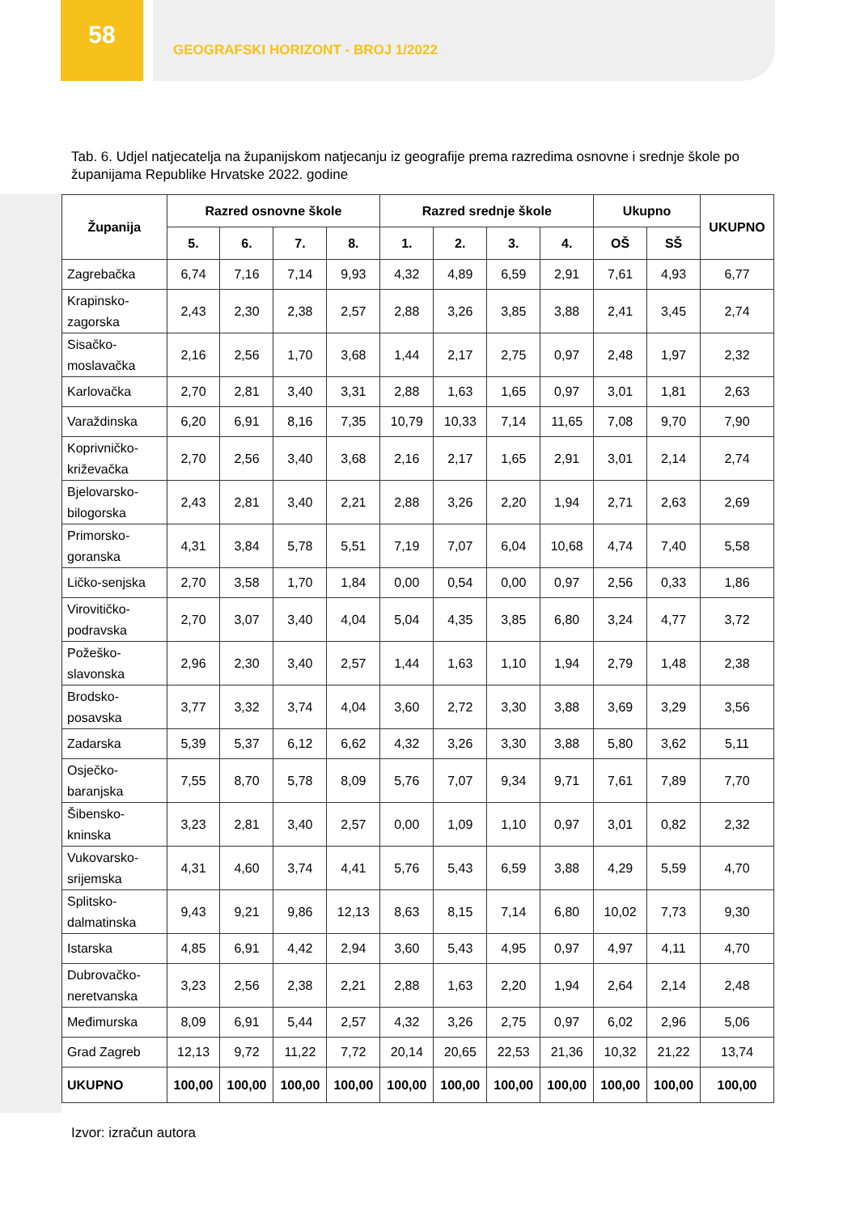58
GEOGRAFSKI HORIZONT - BROJ 1/2022
Tab. 6. Udjel natjecatelja na županijskom natjecanju iz geografije prema razredima osnovne i srednje škole po županijama Republike Hrvatske 2022. godine
| Županija | Razred osnovne škole | | | | Razred srednje škole | | | | Ukupno | | UKUPNO |
| --- | --- | --- | --- | --- | --- | --- | --- | --- | --- | --- | --- |
| | 5. | 6. | 7. | 8. | 1. | 2. | 3. | 4. | OŠ | SŠ | |
| Zagrebačka | 6,74 | 7,16 | 7,14 | 9,93 | 4,32 | 4,89 | 6,59 | 2,91 | 7,61 | 4,93 | 6,77 |
| Krapinsko- zagorska | 2,43 | 2,30 | 2,38 | 2,57 | 2,88 | 3,26 | 3,85 | 3,88 | 2,41 | 3,45 | 2,74 |
| Sisačko- moslavačka | 2,16 | 2,56 | 1,70 | 3,68 | 1,44 | 2,17 | 2,75 | 0,97 | 2,48 | 1,97 | 2,32 |
| Karlovačka | 2,70 | 2,81 | 3,40 | 3,31 | 2,88 | 1,63 | 1,65 | 0,97 | 3,01 | 1,81 | 2,63 |
| Varaždinska | 6,20 | 6,91 | 8,16 | 7,35 | 10,79 | 10,33 | 7,14 | 11,65 | 7,08 | 9,70 | 7,90 |
| Koprivničko- križevačka | 2,70 | 2,56 | 3,40 | 3,68 | 2,16 | 2,17 | 1,65 | 2,91 | 3,01 | 2,14 | 2,74 |
| Bjelovarsko- bilogorska | 2,43 | 2,81 | 3,40 | 2,21 | 2,88 | 3,26 | 2,20 | 1,94 | 2,71 | 2,63 | 2,69 |
| Primorsko- goranska | 4,31 | 3,84 | 5,78 | 5,51 | 7,19 | 7,07 | 6,04 | 10,68 | 4,74 | 7,40 | 5,58 |
| Ličko-senjska | 2,70 | 3,58 | 1,70 | 1,84 | 0,00 | 0,54 | 0,00 | 0,97 | 2,56 | 0,33 | 1,86 |
| Virovitičko- podravska | 2,70 | 3,07 | 3,40 | 4,04 | 5,04 | 4,35 | 3,85 | 6,80 | 3,24 | 4,77 | 3,72 |
| Požeško- slavonska | 2,96 | 2,30 | 3,40 | 2,57 | 1,44 | 1,63 | 1,10 | 1,94 | 2,79 | 1,48 | 2,38 |
| Brodsko- posavska | 3,77 | 3,32 | 3,74 | 4,04 | 3,60 | 2,72 | 3,30 | 3,88 | 3,69 | 3,29 | 3,56 |
| Zadarska | 5,39 | 5,37 | 6,12 | 6,62 | 4,32 | 3,26 | 3,30 | 3,88 | 5,80 | 3,62 | 5,11 |
| Osječko- baranjska | 7,55 | 8,70 | 5,78 | 8,09 | 5,76 | 7,07 | 9,34 | 9,71 | 7,61 | 7,89 | 7,70 |
| Šibensko- kninska | 3,23 | 2,81 | 3,40 | 2,57 | 0,00 | 1,09 | 1,10 | 0,97 | 3,01 | 0,82 | 2,32 |
| Vukovarsko- srijemska | 4,31 | 4,60 | 3,74 | 4,41 | 5,76 | 5,43 | 6,59 | 3,88 | 4,29 | 5,59 | 4,70 |
| Splitsko- dalmatinska | 9,43 | 9,21 | 9,86 | 12,13 | 8,63 | 8,15 | 7,14 | 6,80 | 10,02 | 7,73 | 9,30 |
| Istarska | 4,85 | 6,91 | 4,42 | 2,94 | 3,60 | 5,43 | 4,95 | 0,97 | 4,97 | 4,11 | 4,70 |
| Dubrovačko- neretvanska | 3,23 | 2,56 | 2,38 | 2,21 | 2,88 | 1,63 | 2,20 | 1,94 | 2,64 | 2,14 | 2,48 |
| Međimurska | 8,09 | 6,91 | 5,44 | 2,57 | 4,32 | 3,26 | 2,75 | 0,97 | 6,02 | 2,96 | 5,06 |
| Grad Zagreb | 12,13 | 9,72 | 11,22 | 7,72 | 20,14 | 20,65 | 22,53 | 21,36 | 10,32 | 21,22 | 13,74 |
| UKUPNO | 100,00 | 100,00 | 100,00 | 100,00 | 100,00 | 100,00 | 100,00 | 100,00 | 100,00 | 100,00 | 100,00 |
Izvor: izračun autora